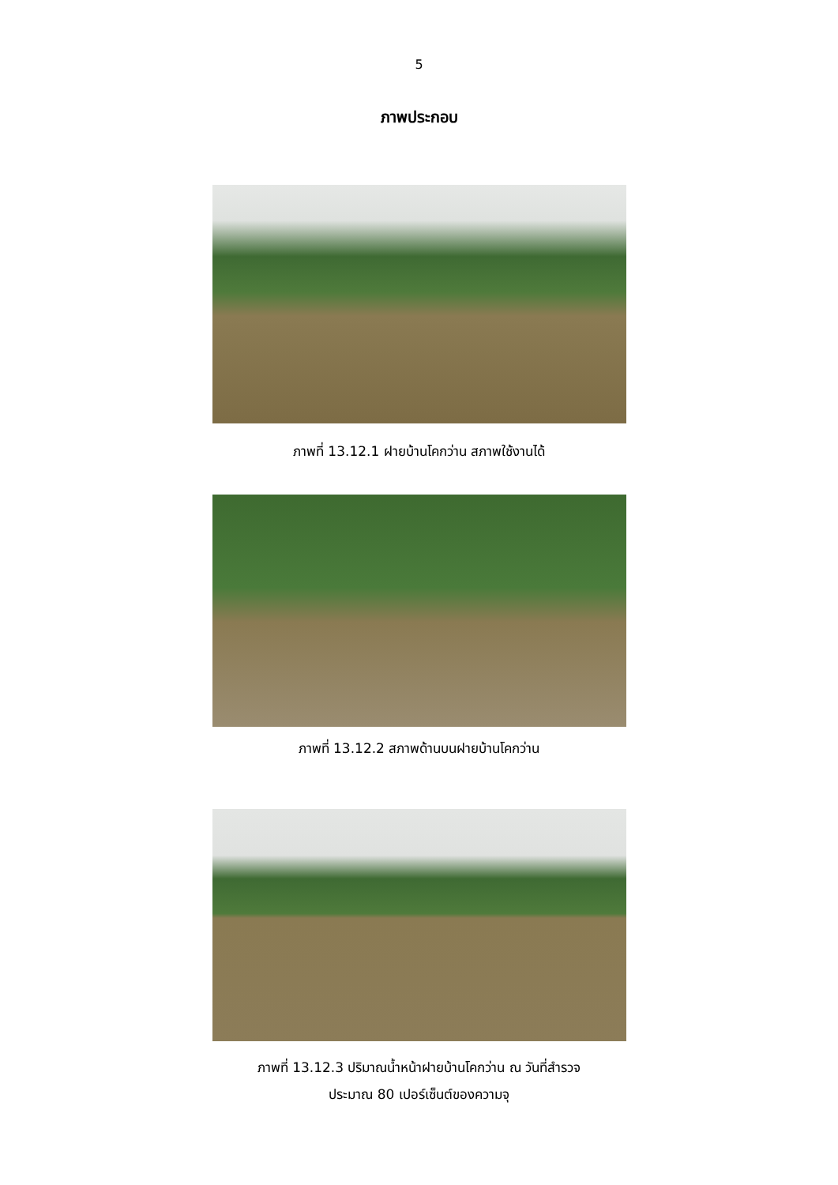5
ภาพประกอบ
ภาพที่ 13.12.1 ฝายบ้านโคกว่าน สภาพใช้งานได้
ภาพที่ 13.12.2 สภาพด้านบนฝายบ้านโคกว่าน
ภาพที่ 13.12.3 ปริมาณน้ำหน้าฝายบ้านโคกว่าน ณ วันที่สำรวจ
ประมาณ 80 เปอร์เซ็นต์ของความจุ